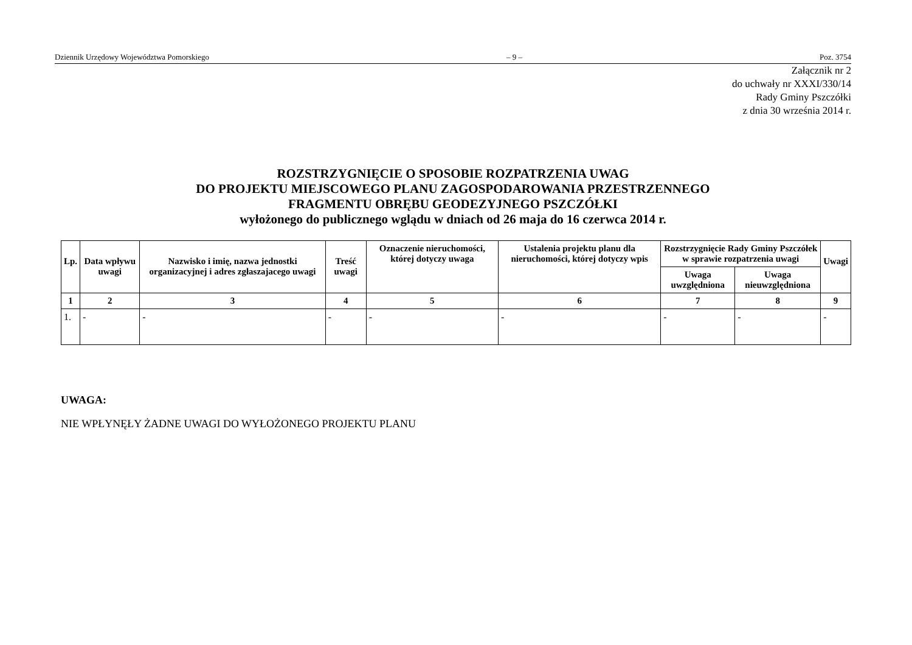Dziennik Urzędowy Województwa Pomorskiego – 9 – Poz. 3754
Załącznik nr 2
do uchwały nr XXXI/330/14
Rady Gminy Pszczółki
z dnia 30 września 2014 r.
ROZSTRZYGNIĘCIE O SPOSOBIE ROZPATRZENIA UWAG
DO PROJEKTU MIEJSCOWEGO PLANU ZAGOSPODAROWANIA PRZESTRZENNEGO
FRAGMENTU OBRĘBU GEODEZYJNEGO PSZCZÓŁKI
wyłożonego do publicznego wglądu w dniach od 26 maja do 16 czerwca 2014 r.
| Lp. | Data wpływu uwagi | Nazwisko i imię, nazwa jednostki organizacyjnej i adres zgłaszajacego uwagi | Treść uwagi | Oznaczenie nieruchomości, której dotyczy uwaga | Ustalenia projektu planu dla nieruchomości, której dotyczy wpis | Rozstrzygnięcie Rady Gminy Pszczółek w sprawie rozpatrzenia uwagi | | Uwagi |
| --- | --- | --- | --- | --- | --- | --- | --- | --- |
| | | | | | | Uwaga uwzględniona | Uwaga nieuwzględniona | |
| 1 | 2 | 3 | 4 | 5 | 6 | 7 | 8 | 9 |
| 1. | - | - | - | - | - | - | - | - |
UWAGA:
NIE WPŁYNĘŁY ŻADNE UWAGI DO WYŁOŻONEGO PROJEKTU PLANU